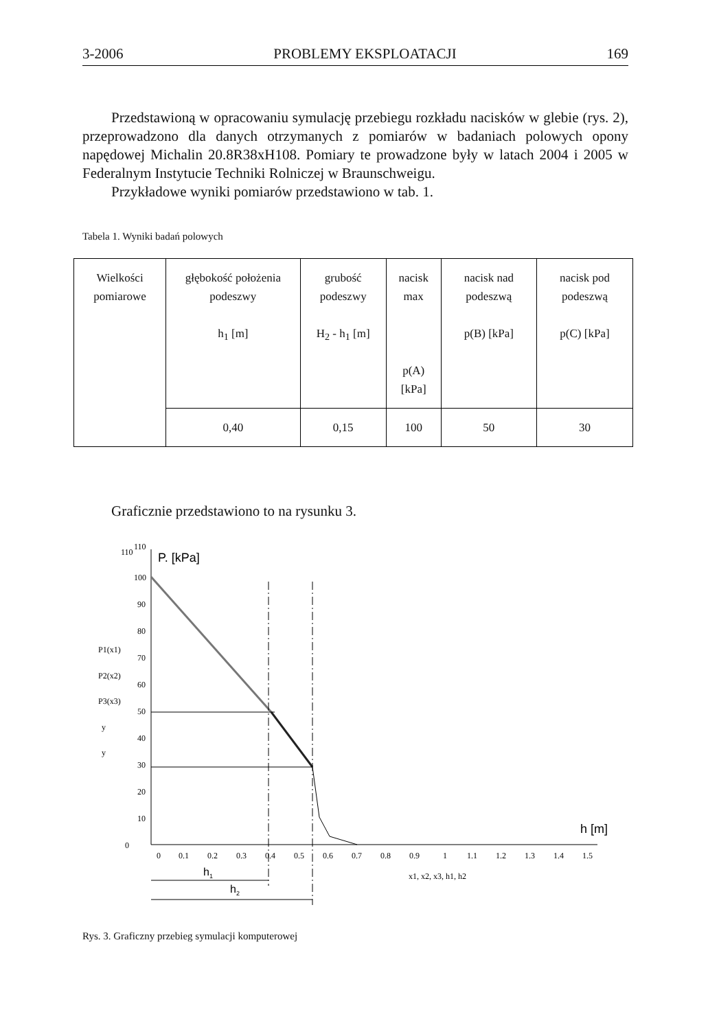3-2006 PROBLEMY EKSPLOATACJI 169
Przedstawioną w opracowaniu symulację przebiegu rozkładu nacisków w glebie (rys. 2), przeprowadzono dla danych otrzymanych z pomiarów w badaniach polowych opony napędowej Michalin 20.8R38xH108. Pomiary te prowadzone były w latach 2004 i 2005 w Federalnym Instytucie Techniki Rolniczej w Braunschweigu.
Przykładowe wyniki pomiarów przedstawiono w tab. 1.
Tabela 1. Wyniki badań polowych
| Wielkości pomiarowe | głębokość położenia podeszwy h<sub>1</sub> [m] | grubość podeszwy H<sub>2</sub> - h<sub>1</sub> [m] | nacisk max p(A) [kPa] | nacisk nad podeszwą p(B) [kPa] | nacisk pod podeszwą p(C) [kPa] |
| | 0,40 | 0,15 | 100 | 50 | 30 |
Graficznie przedstawiono to na rysunku 3.
110
110
P. [kPa]
h [m]
P1(x1)
P2(x2)
P3(x3)
y
y
0
100
90
80
70
60
50
40
30
20
10
0
0.1
0.2
0.3
0.4
0.5
0.6
0.7
0.8
0.9
1
1.1
1.2
1.3
1.4
1.5
x1, x2, x3, h1, h2
h1
h2
Rys. 3. Graficzny przebieg symulacji komputerowej